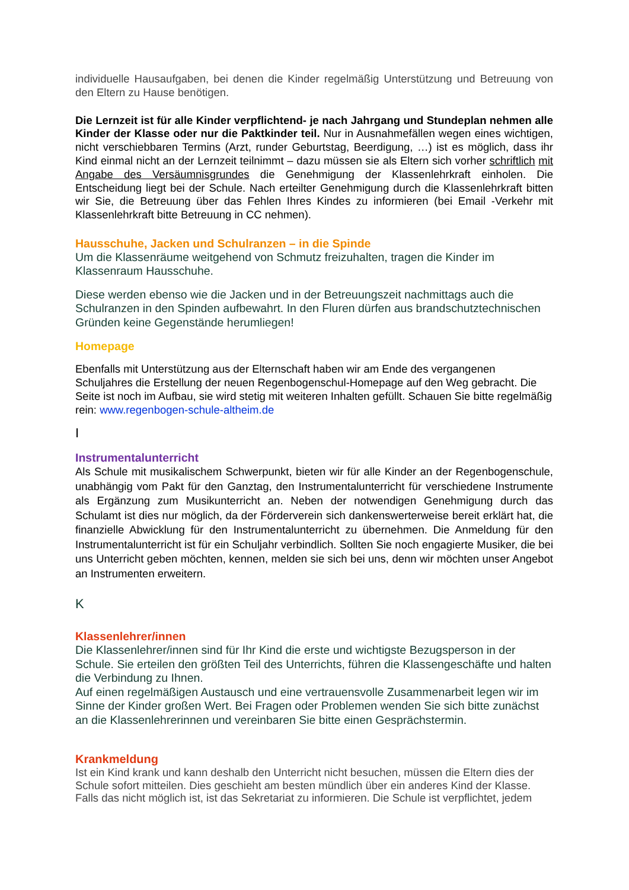individuelle Hausaufgaben, bei denen die Kinder regelmäßig Unterstützung und Betreuung von den Eltern zu Hause benötigen.
Die Lernzeit ist für alle Kinder verpflichtend- je nach Jahrgang und Stundeplan nehmen alle Kinder der Klasse oder nur die Paktkinder teil. Nur in Ausnahmefällen wegen eines wichtigen, nicht verschiebbaren Termins (Arzt, runder Geburtstag, Beerdigung, …) ist es möglich, dass ihr Kind einmal nicht an der Lernzeit teilnimmt – dazu müssen sie als Eltern sich vorher schriftlich mit Angabe des Versäumnisgrundes die Genehmigung der Klassenlehrkraft einholen. Die Entscheidung liegt bei der Schule. Nach erteilter Genehmigung durch die Klassenlehrkraft bitten wir Sie, die Betreuung über das Fehlen Ihres Kindes zu informieren (bei Email -Verkehr mit Klassenlehrkraft bitte Betreuung in CC nehmen).
Hausschuhe, Jacken und Schulranzen – in die Spinde
Um die Klassenräume weitgehend von Schmutz freizuhalten, tragen die Kinder im Klassenraum Hausschuhe.
Diese werden ebenso wie die Jacken und in der Betreuungszeit nachmittags auch die Schulranzen in den Spinden aufbewahrt. In den Fluren dürfen aus brandschutztechnischen Gründen keine Gegenstände herumliegen!
Homepage
Ebenfalls mit Unterstützung aus der Elternschaft haben wir am Ende des vergangenen Schuljahres die Erstellung der neuen Regenbogenschul-Homepage auf den Weg gebracht. Die Seite ist noch im Aufbau, sie wird stetig mit weiteren Inhalten gefüllt. Schauen Sie bitte regelmäßig rein: www.regenbogen-schule-altheim.de
I
Instrumentalunterricht
Als Schule mit musikalischem Schwerpunkt, bieten wir für alle Kinder an der Regenbogenschule, unabhängig vom Pakt für den Ganztag, den Instrumentalunterricht für verschiedene Instrumente als Ergänzung zum Musikunterricht an. Neben der notwendigen Genehmigung durch das Schulamt ist dies nur möglich, da der Förderverein sich dankenswerterweise bereit erklärt hat, die finanzielle Abwicklung für den Instrumentalunterricht zu übernehmen. Die Anmeldung für den Instrumentalunterricht ist für ein Schuljahr verbindlich. Sollten Sie noch engagierte Musiker, die bei uns Unterricht geben möchten, kennen, melden sie sich bei uns, denn wir möchten unser Angebot an Instrumenten erweitern.
K
Klassenlehrer/innen
Die Klassenlehrer/innen sind für Ihr Kind die erste und wichtigste Bezugsperson in der Schule. Sie erteilen den größten Teil des Unterrichts, führen die Klassengeschäfte und halten die Verbindung zu Ihnen.
Auf einen regelmäßigen Austausch und eine vertrauensvolle Zusammenarbeit legen wir im Sinne der Kinder großen Wert. Bei Fragen oder Problemen wenden Sie sich bitte zunächst an die Klassenlehrerinnen und vereinbaren Sie bitte einen Gesprächstermin.
Krankmeldung
Ist ein Kind krank und kann deshalb den Unterricht nicht besuchen, müssen die Eltern dies der Schule sofort mitteilen. Dies geschieht am besten mündlich über ein anderes Kind der Klasse. Falls das nicht möglich ist, ist das Sekretariat zu informieren. Die Schule ist verpflichtet, jedem